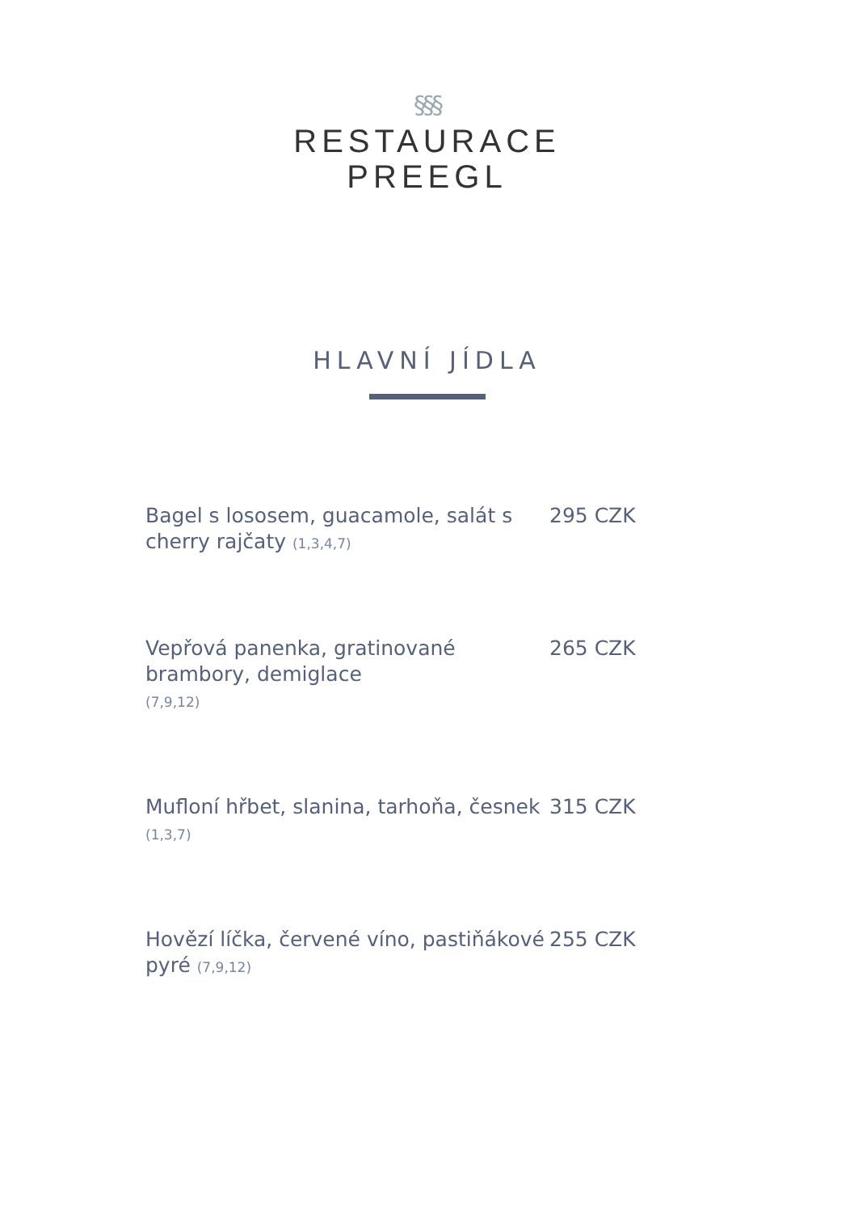§§§
RESTAURACE
PREEGL
HLAVNÍ JÍDLA
Bagel s lososem, guacamole, salát s cherry rajčaty (1,3,4,7)
295 CZK
Vepřová panenka, gratinované brambory, demiglace
(7,9,12)
265 CZK
Mufloní hřbet, slanina, tarhoňa, česnek (1,3,7)
315 CZK
Hovězí líčka, červené víno, pastiňákové pyré (7,9,12)
255 CZK